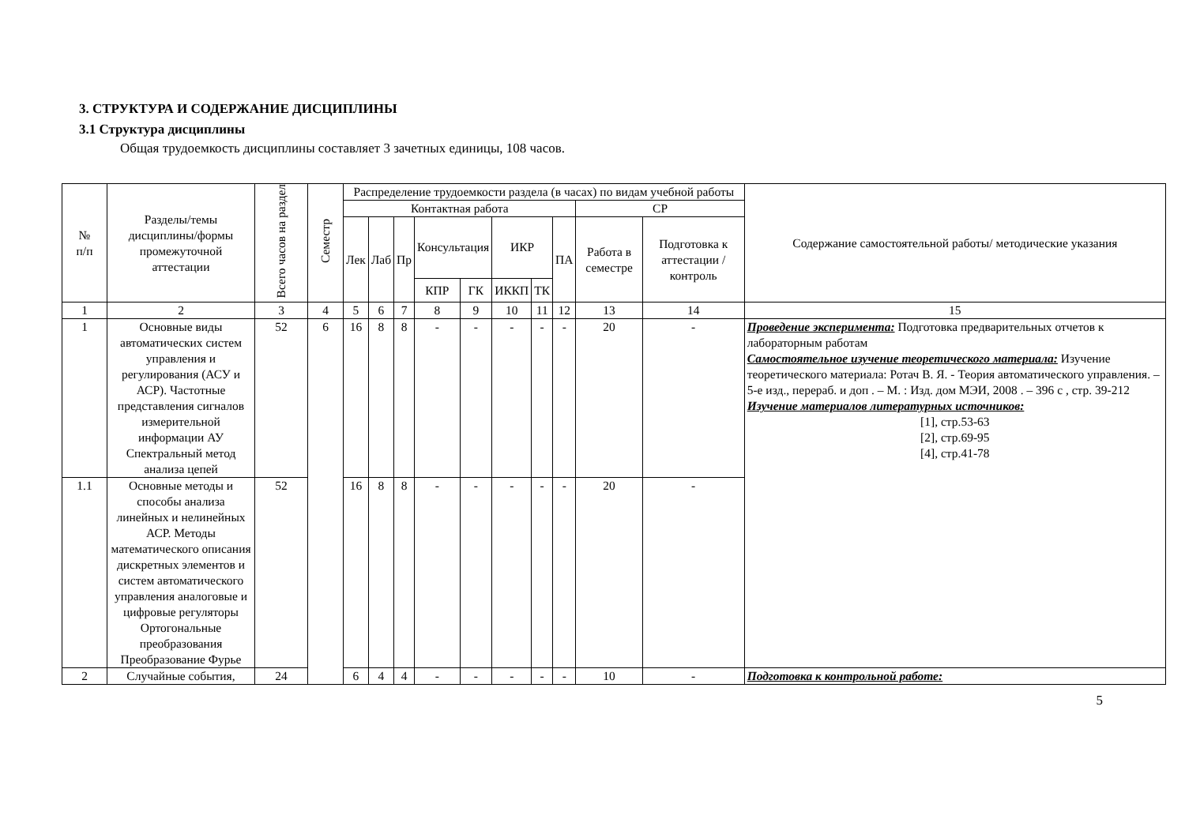3. СТРУКТУРА И СОДЕРЖАНИЕ ДИСЦИПЛИНЫ
3.1 Структура дисциплины
Общая трудоемкость дисциплины составляет 3 зачетных единицы, 108 часов.
| № п/п | Разделы/темы дисциплины/формы промежуточной аттестации | Всего часов на раздел | Семестр | Распределение трудоемкости раздела (в часах) по видам учебной работы | | | | | | | | | | Содержание самостоятельной работы/ методические указания |
| --- | --- | --- | --- | --- | --- | --- | --- | --- | --- | --- | --- | --- | --- | --- |
| | | | | Контактная работа | | | | | | | | СР | | |
| | | | | Лек | Лаб | Пр | Консультация | | ИКР | | ПА | Работа в семестре | Подготовка к аттестации /контроль | |
| | | | | | | | КПР | ГК | ИККП | ТК | | | | |
| 1 | 2 | 3 | 4 | 5 | 6 | 7 | 8 | 9 | 10 | 11 | 12 | 13 | 14 | 15 |
| 1 | Основные виды автоматических систем управления и регулирования (АСУ и АСР). Частотные представления сигналов измерительной информации АУ Спектральный метод анализа цепей | 52 | 6 | 16 | 8 | 8 | - | - | - | - | - | 20 | - | Проведение эксперимента: Подготовка предварительных отчетов к лабораторным работам Самостоятельное изучение теоретического материала: Изучение теоретического материала: Ротач В. Я. - Теория автоматического управления. – 5-е изд., перераб. и доп . – М. : Изд. дом МЭИ, 2008 . – 396 с , стр. 39-212 Изучение материалов литературных источников: [1], стр.53-63 [2], стр.69-95 [4], стр.41-78 |
| 1.1 | Основные методы и способы анализа линейных и нелинейных АСР. Методы математического описания дискретных элементов и систем автоматического управления аналоговые и цифровые регуляторы Ортогональные преобразования Преобразование Фурье | 52 | | 16 | 8 | 8 | - | - | - | - | - | 20 | - | |
| 2 | Случайные события, | 24 | | 6 | 4 | 4 | - | - | - | - | - | 10 | - | Подготовка к контрольной работе: |
5